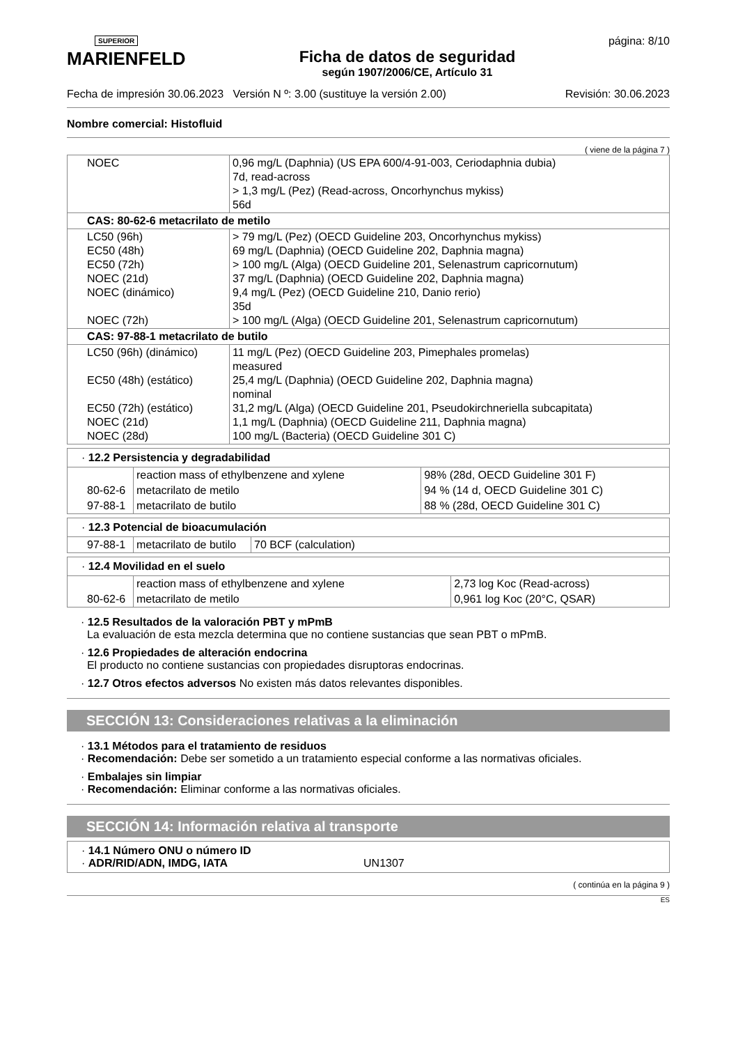SUPERIOR
MARIENFELD
Ficha de datos de seguridad
según 1907/2006/CE, Artículo 31
página: 8/10
Fecha de impresión 30.06.2023 Versión N º: 3.00 (sustituye la versión 2.00) Revisión: 30.06.2023
Nombre comercial: Histofluid
( viene de la página 7 )
| NOEC | 0,96 mg/L (Daphnia) (US EPA 600/4-91-003, Ceriodaphnia dubia) 7d, read-across > 1,3 mg/L (Pez) (Read-across, Oncorhynchus mykiss) 56d |
| CAS: 80-62-6 metacrilato de metilo | |
| LC50 (96h) EC50 (48h) EC50 (72h) NOEC (21d) NOEC (dinámico) NOEC (72h) | > 79 mg/L (Pez) (OECD Guideline 203, Oncorhynchus mykiss) 69 mg/L (Daphnia) (OECD Guideline 202, Daphnia magna) > 100 mg/L (Alga) (OECD Guideline 201, Selenastrum capricornutum) 37 mg/L (Daphnia) (OECD Guideline 202, Daphnia magna) 9,4 mg/L (Pez) (OECD Guideline 210, Danio rerio) 35d > 100 mg/L (Alga) (OECD Guideline 201, Selenastrum capricornutum) |
| CAS: 97-88-1 metacrilato de butilo | |
| LC50 (96h) (dinámico) EC50 (48h) (estático) EC50 (72h) (estático) NOEC (21d) NOEC (28d) | 11 mg/L (Pez) (OECD Guideline 203, Pimephales promelas) measured 25,4 mg/L (Daphnia) (OECD Guideline 202, Daphnia magna) nominal 31,2 mg/L (Alga) (OECD Guideline 201, Pseudokirchneriella subcapitata) 1,1 mg/L (Daphnia) (OECD Guideline 211, Daphnia magna) 100 mg/L (Bacteria) (OECD Guideline 301 C) |
· 12.2 Persistencia y degradabilidad
| | reaction mass of ethylbenzene and xylene | 98% (28d, OECD Guideline 301 F) |
| 80-62-6 | metacrilato de metilo | 94 % (14 d, OECD Guideline 301 C) |
| 97-88-1 | metacrilato de butilo | 88 % (28d, OECD Guideline 301 C) |
· 12.3 Potencial de bioacumulación
| 97-88-1 | metacrilato de butilo | 70 BCF (calculation) |
· 12.4 Movilidad en el suelo
| | reaction mass of ethylbenzene and xylene | 2,73 log Koc (Read-across) |
| 80-62-6 | metacrilato de metilo | 0,961 log Koc (20°C, QSAR) |
· 12.5 Resultados de la valoración PBT y mPmB
La evaluación de esta mezcla determina que no contiene sustancias que sean PBT o mPmB.
· 12.6 Propiedades de alteración endocrina
El producto no contiene sustancias con propiedades disruptoras endocrinas.
· 12.7 Otros efectos adversos No existen más datos relevantes disponibles.
SECCIÓN 13: Consideraciones relativas a la eliminación
· 13.1 Métodos para el tratamiento de residuos
· Recomendación: Debe ser sometido a un tratamiento especial conforme a las normativas oficiales.
· Embalajes sin limpiar
· Recomendación: Eliminar conforme a las normativas oficiales.
SECCIÓN 14: Información relativa al transporte
· 14.1 Número ONU o número ID
· ADR/RID/ADN, IMDG, IATA UN1307
( continúa en la página 9 )
ES